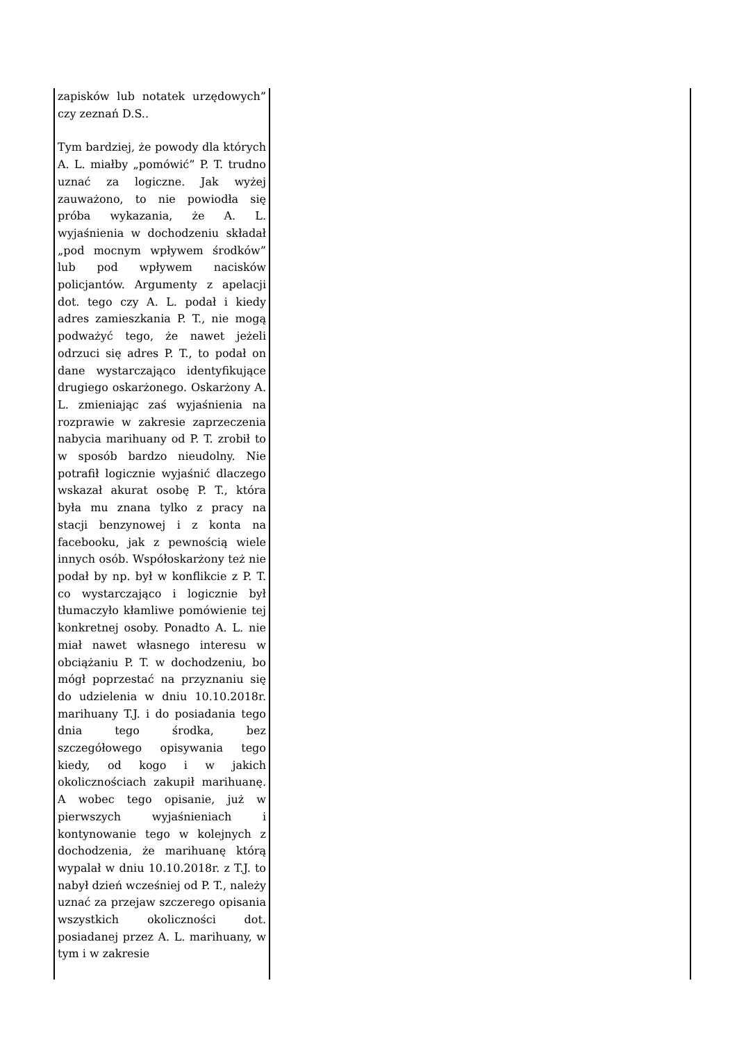| zapisków lub notatek urzędowych” czy zeznań D.S.. Tym bardziej, że powody dla których A. L. miałby „pomówić” P. T. trudno uznać za logiczne. Jak wyżej zauważono, to nie powiodła się próba wykazania, że A. L. wyjaśnienia w dochodzeniu składał „pod mocnym wpływem środków” lub pod wpływem nacisków policjantów. Argumenty z apelacji dot. tego czy A. L. podał i kiedy adres zamieszkania P. T., nie mogą podważyć tego, że nawet jeżeli odrzuci się adres P. T., to podał on dane wystarczająco identyfikujące drugiego oskarżonego. Oskarżony A. L. zmieniając zaś wyjaśnienia na rozprawie w zakresie zaprzeczenia nabycia marihuany od P. T. zrobił to w sposób bardzo nieudolny. Nie potrafił logicznie wyjaśnić dlaczego wskazał akurat osobę P. T., która była mu znana tylko z pracy na stacji benzynowej i z konta na facebooku, jak z pewnością wiele innych osób. Współoskarżony też nie podał by np. był w konflikcie z P. T. co wystarczająco i logicznie był tłumaczyło kłamliwe pomówienie tej konkretnej osoby. Ponadto A. L. nie miał nawet własnego interesu w obciążaniu P. T. w dochodzeniu, bo mógł poprzestać na przyznaniu się do udzielenia w dniu 10.10.2018r. marihuany T.J. i do posiadania tego dnia tego środka, bez szczegółowego opisywania tego kiedy, od kogo i w jakich okolicznościach zakupił marihuanę. A wobec tego opisanie, już w pierwszych wyjaśnieniach i kontynowanie tego w kolejnych z dochodzenia, że marihuanę którą wypalał w dniu 10.10.2018r. z T.J. to nabył dzień wcześniej od P. T., należy uznać za przejaw szczerego opisania wszystkich okoliczności dot. posiadanej przez A. L. marihuany, w tym i w zakresie | |